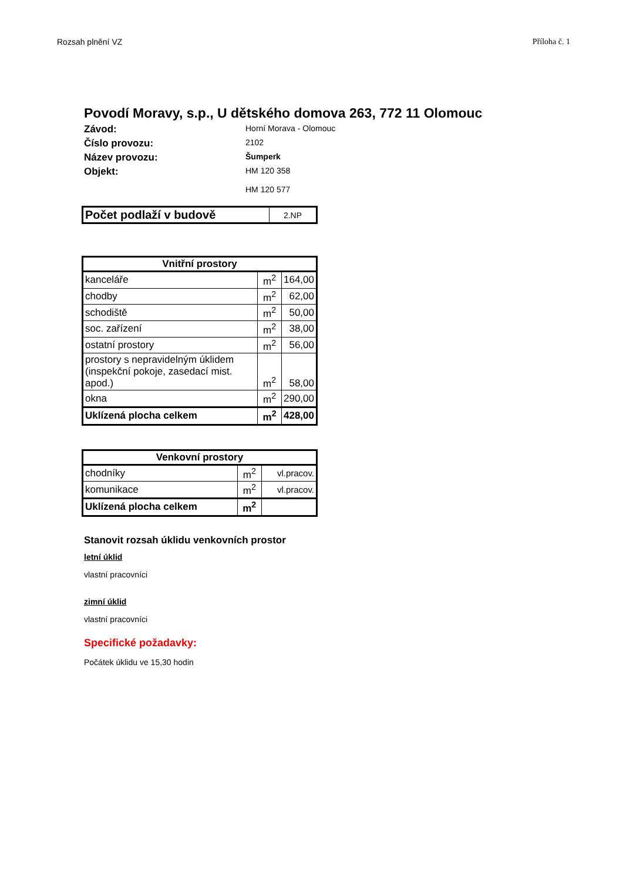Rozsah plnění VZ Příloha č. 1
Povodí Moravy, s.p., U dětského domova 263, 772 11 Olomouc
Závod:
Horní Morava - Olomouc
Číslo provozu:
2102
Název provozu:
Šumperk
Objekt:
HM 120 358
HM 120 577
| Počet podlaží v budově | 2.NP |
| Vnitřní prostory | | |
| --- | --- | --- |
| kanceláře | m<sup>2</sup> | 164,00 |
| chodby | m<sup>2</sup> | 62,00 |
| schodiště | m<sup>2</sup> | 50,00 |
| soc. zařízení | m<sup>2</sup> | 38,00 |
| ostatní prostory | m<sup>2</sup> | 56,00 |
| prostory s nepravidelným úklidem (inspekční pokoje, zasedací mist. apod.) | m<sup>2</sup> | 58,00 |
| okna | m<sup>2</sup> | 290,00 |
| Uklízená plocha celkem | m<sup>2</sup> | 428,00 |
| Venkovní prostory | | |
| --- | --- | --- |
| chodníky | m<sup>2</sup> | vl.pracov. |
| komunikace | m<sup>2</sup> | vl.pracov. |
| Uklízená plocha celkem | m<sup>2</sup> | |
Stanovit rozsah úklidu venkovních prostor
letní úklid
vlastní pracovníci
zimní úklid
vlastní pracovníci
Specifické požadavky:
Počátek úklidu ve 15,30 hodin